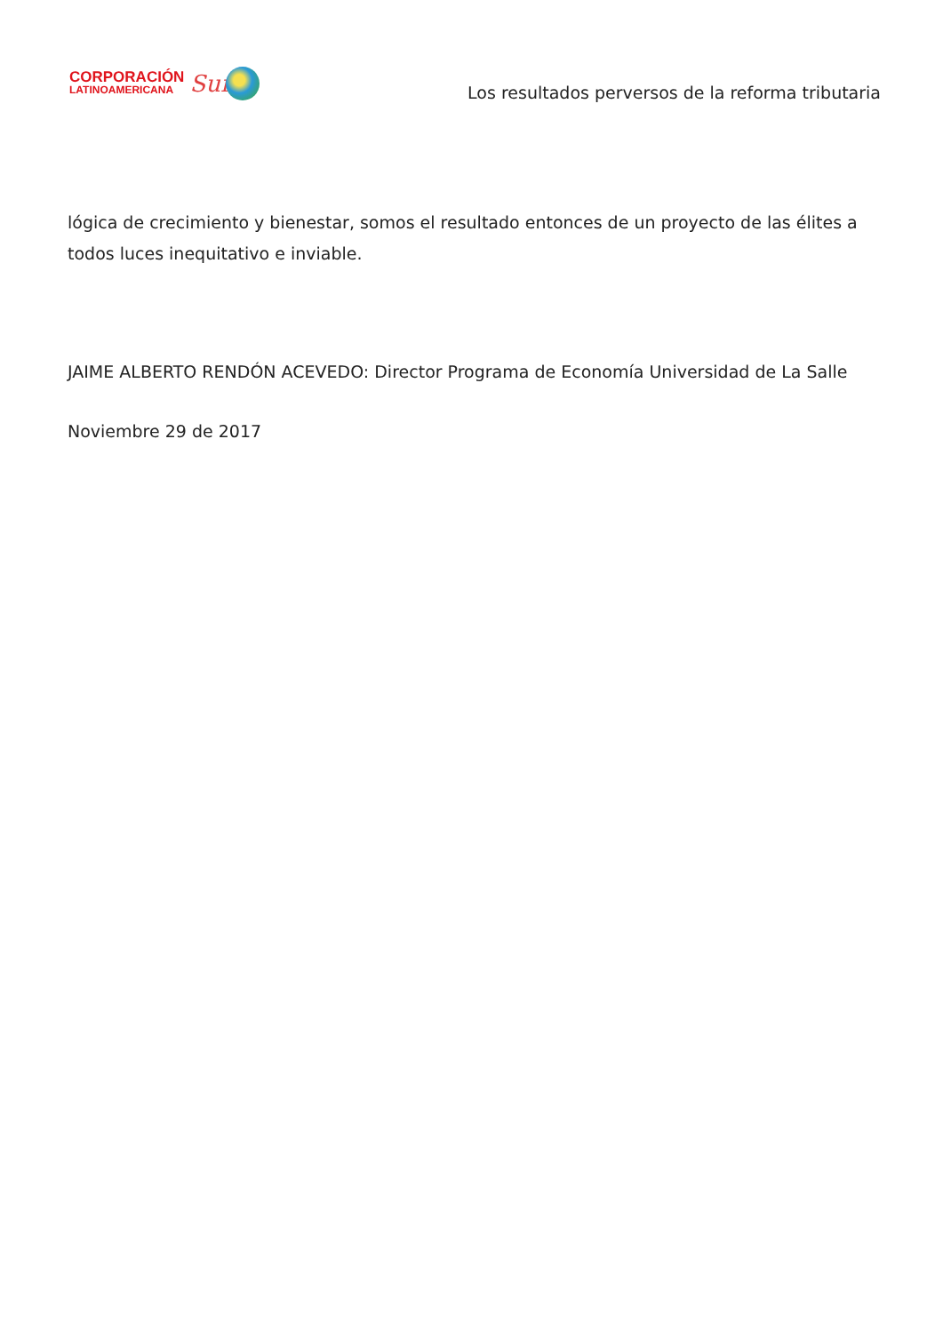CORPORACIÓN
LATINOAMERICANA
Sur
Los resultados perversos de la reforma tributaria
lógica de crecimiento y bienestar, somos el resultado entonces de un proyecto de las élites a todos luces inequitativo e inviable.
JAIME ALBERTO RENDÓN ACEVEDO: Director Programa de Economía Universidad de La Salle
Noviembre 29 de 2017